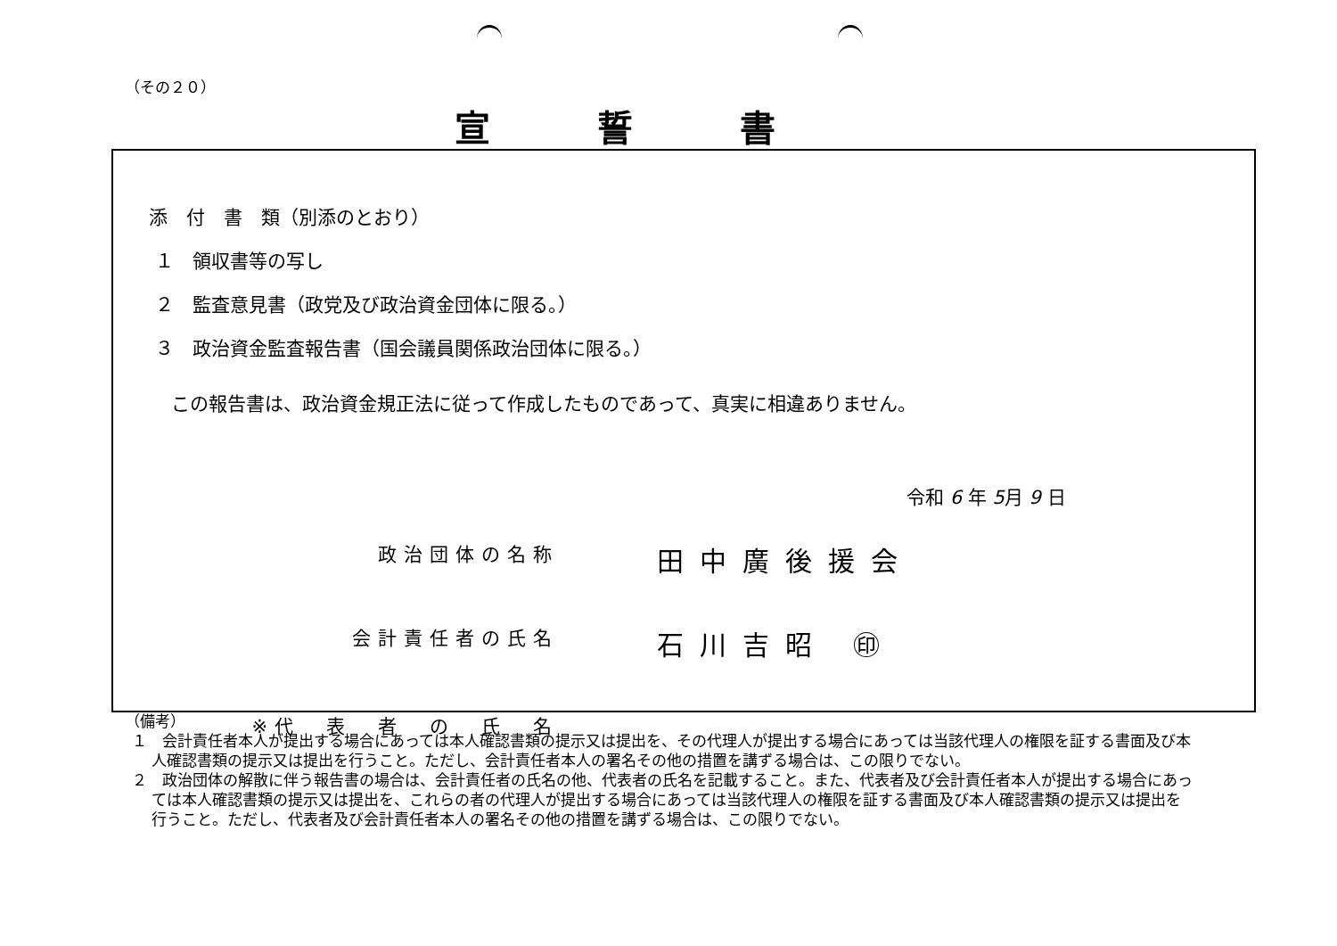（その２０）
宣誓書
添　付　書　類（別添のとおり）
１　領収書等の写し
２　監査意見書（政党及び政治資金団体に限る。）
３　政治資金監査報告書（国会議員関係政治団体に限る。）
この報告書は、政治資金規正法に従って作成したものであって、真実に相違ありません。
令和 6 年 5月 9 日
政治団体の名称
田中廣後援会
会計責任者の氏名
石川吉昭 ㊞
※代　表　者　の　氏　名
（備考）
１　会計責任者本人が提出する場合にあっては本人確認書類の提示又は提出を、その代理人が提出する場合にあっては当該代理人の権限を証する書面及び本人確認書類の提示又は提出を行うこと。ただし、会計責任者本人の署名その他の措置を講ずる場合は、この限りでない。
２　政治団体の解散に伴う報告書の場合は、会計責任者の氏名の他、代表者の氏名を記載すること。また、代表者及び会計責任者本人が提出する場合にあっては本人確認書類の提示又は提出を、これらの者の代理人が提出する場合にあっては当該代理人の権限を証する書面及び本人確認書類の提示又は提出を行うこと。ただし、代表者及び会計責任者本人の署名その他の措置を講ずる場合は、この限りでない。